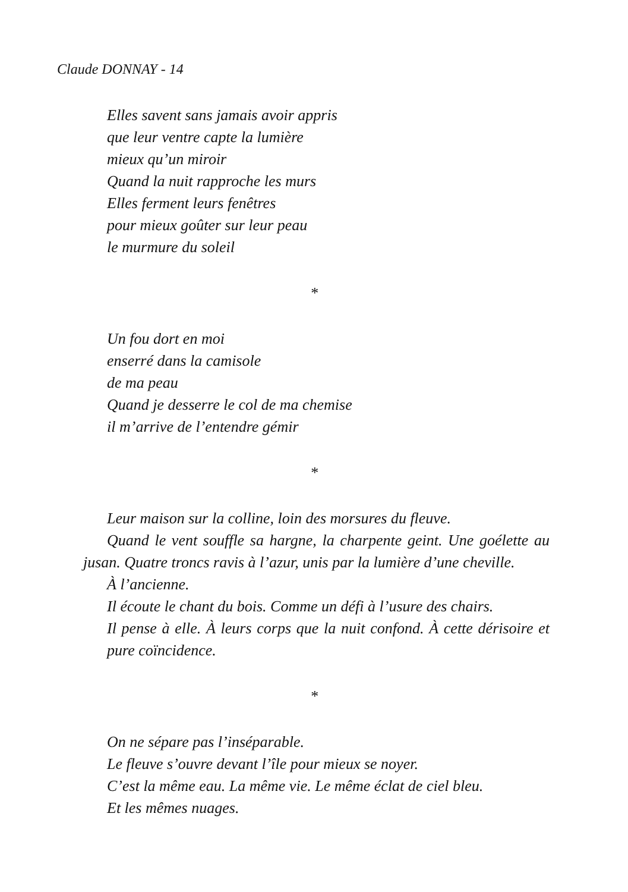Claude DONNAY - 14
Elles savent sans jamais avoir appris
que leur ventre capte la lumière
mieux qu’un miroir
Quand la nuit rapproche les murs
Elles ferment leurs fenêtres
pour mieux goûter sur leur peau
le murmure du soleil
*
Un fou dort en moi
enserré dans la camisole
de ma peau
Quand je desserre le col de ma chemise
il m’arrive de l’entendre gémir
*
Leur maison sur la colline, loin des morsures du fleuve.
Quand le vent souffle sa hargne, la charpente geint. Une goélette au jusan. Quatre troncs ravis à l’azur, unis par la lumière d’une cheville.
À l’ancienne.
Il écoute le chant du bois. Comme un défi à l’usure des chairs.
Il pense à elle. À leurs corps que la nuit confond. À cette dérisoire et pure coïncidence.
*
On ne sépare pas l’inséparable.
Le fleuve s’ouvre devant l’île pour mieux se noyer.
C’est la même eau. La même vie. Le même éclat de ciel bleu.
Et les mêmes nuages.